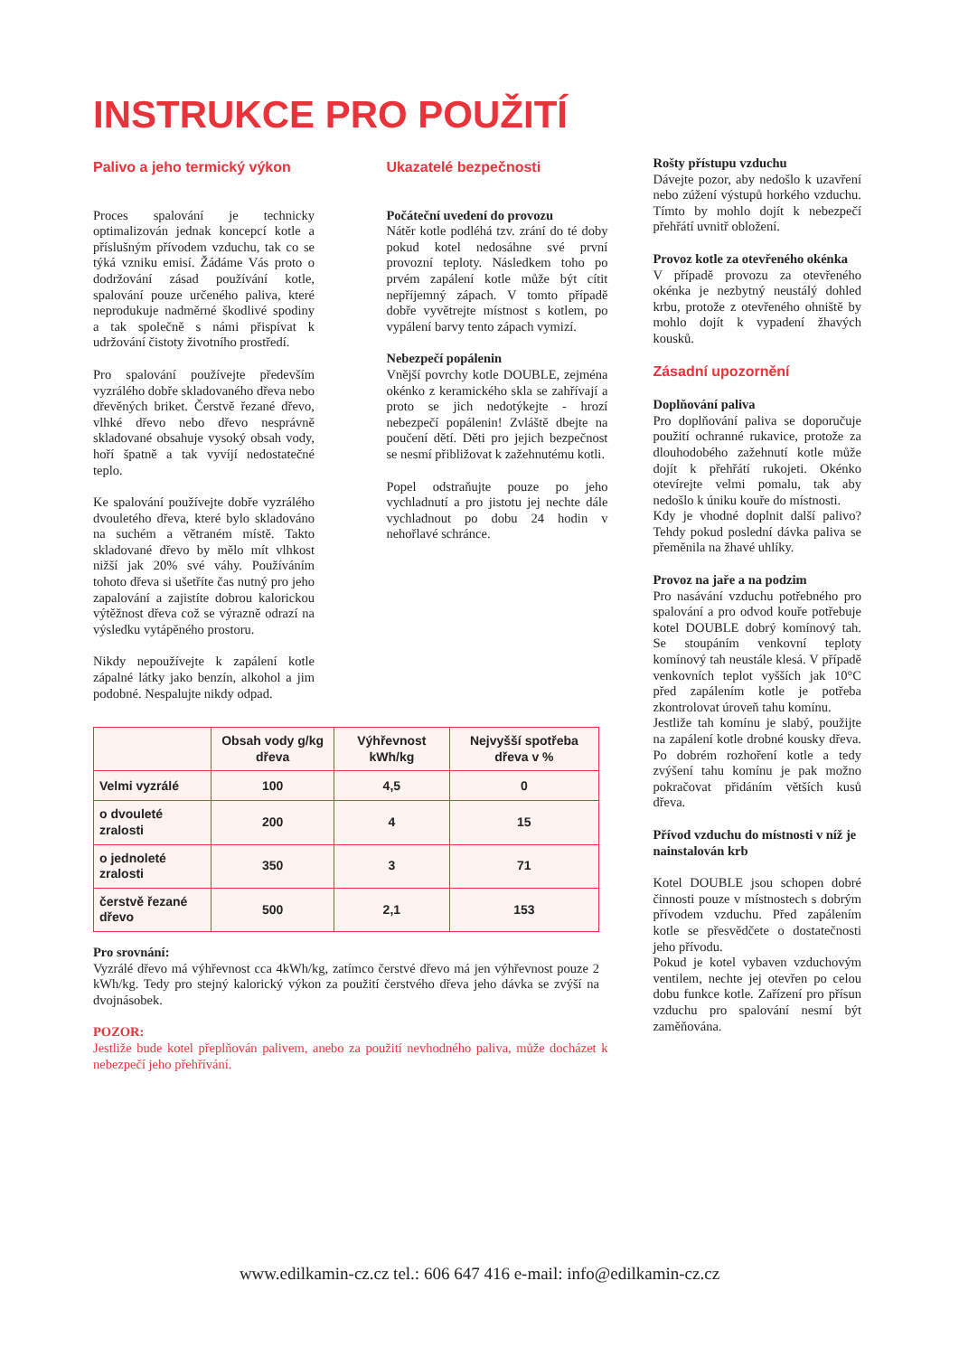INSTRUKCE PRO POUŽITÍ
Palivo a jeho termický výkon
Proces spalování je technicky optimalizován jednak koncepcí kotle a příslušným přívodem vzduchu, tak co se týká vzniku emisí. Žádáme Vás proto o dodržování zásad používání kotle, spalování pouze určeného paliva, které neprodukuje nadměrné škodlivé spodiny a tak společně s námi přispívat k udržování čistoty životního prostředí.
Pro spalování používejte především vyzrálého dobře skladovaného dřeva nebo dřevěných briket. Čerstvě řezané dřevo, vlhké dřevo nebo dřevo nesprávně skladované obsahuje vysoký obsah vody, hoří špatně a tak vyvíjí nedostatečné teplo.
Ke spalování používejte dobře vyzrálého dvouletého dřeva, které bylo skladováno na suchém a větraném místě. Takto skladované dřevo by mělo mít vlhkost nižší jak 20% své váhy. Používáním tohoto dřeva si ušetříte čas nutný pro jeho zapalování a zajistíte dobrou kalorickou výtěžnost dřeva což se výrazně odrazí na výsledku vytápěného prostoru.
Nikdy nepoužívejte k zapálení kotle zápalné látky jako benzín, alkohol a jim podobné. Nespalujte nikdy odpad.
Ukazatelé bezpečnosti
Počáteční uvedení do provozu
Nátěr kotle podléhá tzv. zrání do té doby pokud kotel nedosáhne své první provozní teploty. Následkem toho po prvém zapálení kotle může být cítit nepříjemný zápach. V tomto případě dobře vyvětrejte místnost s kotlem, po vypálení barvy tento zápach vymizí.
Nebezpečí popálenin
Vnější povrchy kotle DOUBLE, zejména okénko z keramického skla se zahřívají a proto se jich nedotýkejte - hrozí nebezpečí popálenin! Zvláště dbejte na poučení dětí. Děti pro jejich bezpečnost se nesmí přibližovat k zažehnutému kotli.
Popel odstraňujte pouze po jeho vychladnutí a pro jistotu jej nechte dále vychladnout po dobu 24 hodin v nehořlavé schránce.
| | Obsah vody g/kg dřeva | Výhřevnost kWh/kg | Nejvyšší spotřeba dřeva v % |
| --- | --- | --- | --- |
| Velmi vyzrálé | 100 | 4,5 | 0 |
| o dvouleté zralosti | 200 | 4 | 15 |
| o jednoleté zralosti | 350 | 3 | 71 |
| čerstvě řezané dřevo | 500 | 2,1 | 153 |
Pro srovnání:
Vyzrálé dřevo má výhřevnost cca 4kWh/kg, zatímco čerstvé dřevo má jen výhřevnost pouze 2 kWh/kg. Tedy pro stejný kalorický výkon za použití čerstvého dřeva jeho dávka se zvýší na dvojnásobek.
POZOR:
Jestliže bude kotel přeplňován palivem, anebo za použití nevhodného paliva, může docházet k nebezpečí jeho přehřívání.
Rošty přístupu vzduchu
Dávejte pozor, aby nedošlo k uzavření nebo zúžení výstupů horkého vzduchu. Tímto by mohlo dojít k nebezpečí přehřátí uvnitř obložení.
Provoz kotle za otevřeného okénka
V případě provozu za otevřeného okénka je nezbytný neustálý dohled krbu, protože z otevřeného ohniště by mohlo dojít k vypadení žhavých kousků.
Zásadní upozornění
Doplňování paliva
Pro doplňování paliva se doporučuje použití ochranné rukavice, protože za dlouhodobého zažehnutí kotle může dojít k přehřátí rukojeti. Okénko otevírejte velmi pomalu, tak aby nedošlo k úniku kouře do místnosti.
Kdy je vhodné doplnit další palivo? Tehdy pokud poslední dávka paliva se přeměnila na žhavé uhlíky.
Provoz na jaře a na podzim
Pro nasávání vzduchu potřebného pro spalování a pro odvod kouře potřebuje kotel DOUBLE dobrý komínový tah. Se stoupáním venkovní teploty komínový tah neustále klesá. V případě venkovních teplot vyšších jak 10°C před zapálením kotle je potřeba zkontrolovat úroveň tahu komínu.
Jestliže tah komínu je slabý, použijte na zapálení kotle drobné kousky dřeva. Po dobrém rozhoření kotle a tedy zvýšení tahu komínu je pak možno pokračovat přidáním větších kusů dřeva.
Přívod vzduchu do místnosti v níž je nainstalován krb
Kotel DOUBLE jsou schopen dobré činnosti pouze v místnostech s dobrým přívodem vzduchu. Před zapálením kotle se přesvědčete o dostatečnosti jeho přívodu.
Pokud je kotel vybaven vzduchovým ventilem, nechte jej otevřen po celou dobu funkce kotle. Zařízení pro přísun vzduchu pro spalování nesmí být zaměňována.
www.edilkamin-cz.cz tel.: 606 647 416 e-mail: info@edilkamin-cz.cz